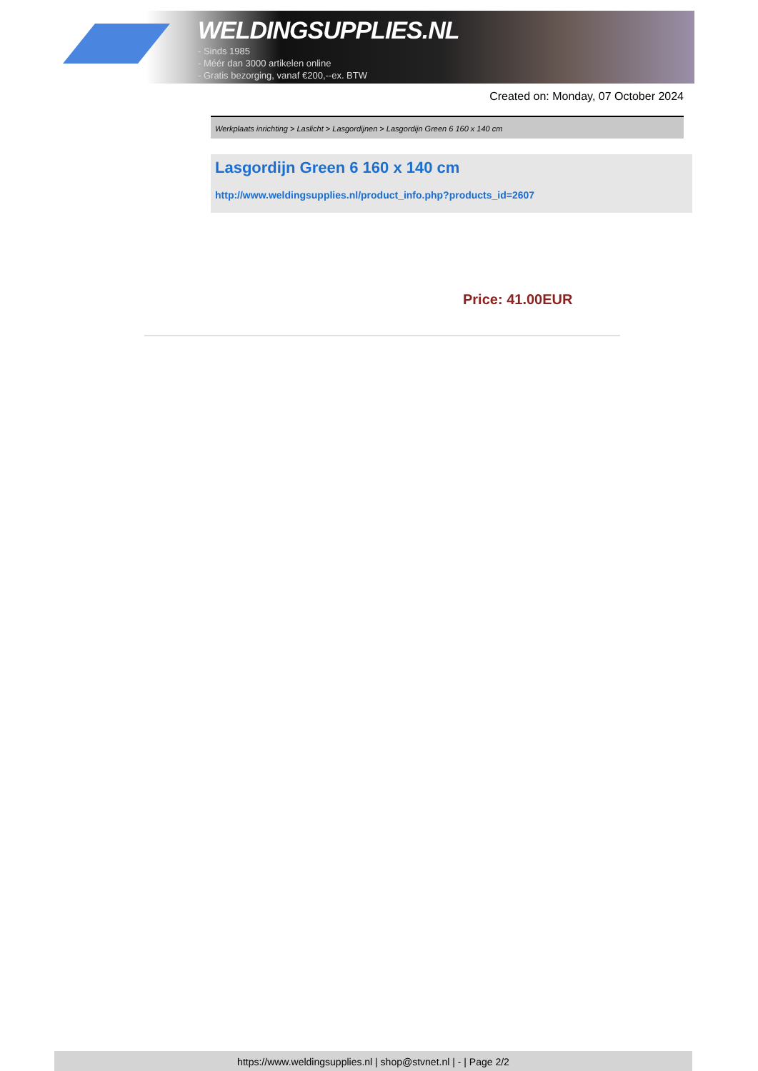WELDINGSUPPLIES.NL
- Sinds 1985
- Méér dan 3000 artikelen online
- Gratis bezorging, vanaf €200,--ex. BTW
Created on: Monday, 07 October 2024
Werkplaats inrichting > Laslicht > Lasgordijnen > Lasgordijn Green 6 160 x 140 cm
Lasgordijn Green 6 160 x 140 cm
http://www.weldingsupplies.nl/product_info.php?products_id=2607
Price: 41.00EUR
https://www.weldingsupplies.nl | shop@stvnet.nl | - | Page 2/2